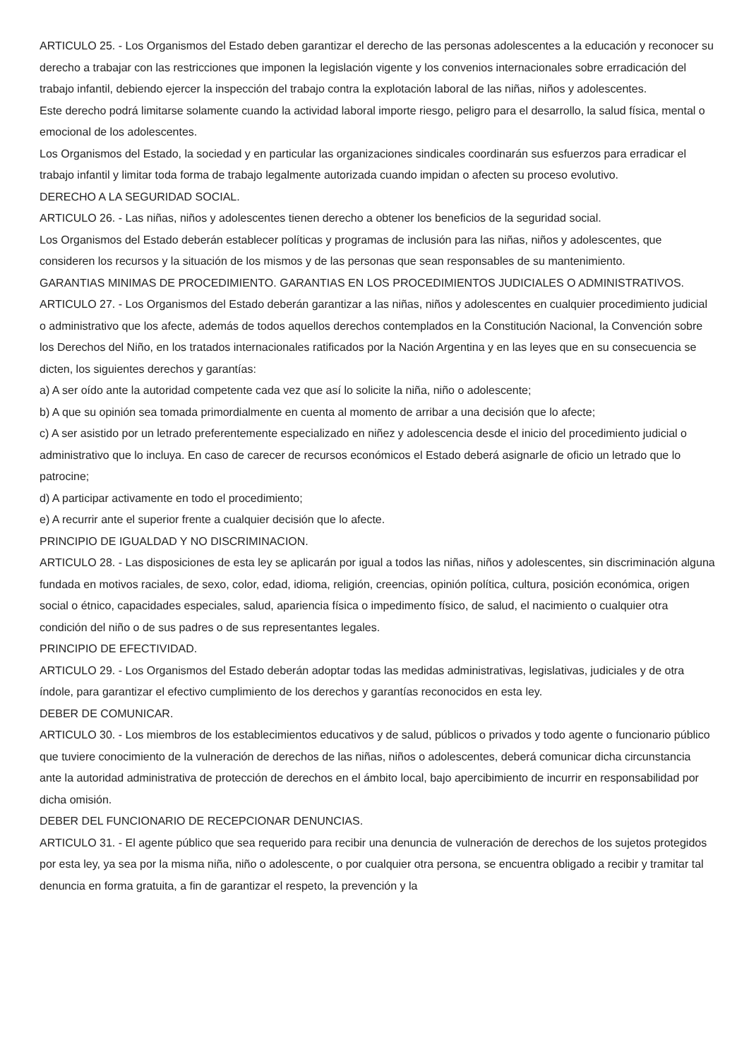ARTICULO 25. - Los Organismos del Estado deben garantizar el derecho de las personas adolescentes a la educación y reconocer su derecho a trabajar con las restricciones que imponen la legislación vigente y los convenios internacionales sobre erradicación del trabajo infantil, debiendo ejercer la inspección del trabajo contra la explotación laboral de las niñas, niños y adolescentes.
Este derecho podrá limitarse solamente cuando la actividad laboral importe riesgo, peligro para el desarrollo, la salud física, mental o emocional de los adolescentes.
Los Organismos del Estado, la sociedad y en particular las organizaciones sindicales coordinarán sus esfuerzos para erradicar el trabajo infantil y limitar toda forma de trabajo legalmente autorizada cuando impidan o afecten su proceso evolutivo.
DERECHO A LA SEGURIDAD SOCIAL.
ARTICULO 26. - Las niñas, niños y adolescentes tienen derecho a obtener los beneficios de la seguridad social.
Los Organismos del Estado deberán establecer políticas y programas de inclusión para las niñas, niños y adolescentes, que consideren los recursos y la situación de los mismos y de las personas que sean responsables de su mantenimiento.
GARANTIAS MINIMAS DE PROCEDIMIENTO. GARANTIAS EN LOS PROCEDIMIENTOS JUDICIALES O ADMINISTRATIVOS.
ARTICULO 27. - Los Organismos del Estado deberán garantizar a las niñas, niños y adolescentes en cualquier procedimiento judicial o administrativo que los afecte, además de todos aquellos derechos contemplados en la Constitución Nacional, la Convención sobre los Derechos del Niño, en los tratados internacionales ratificados por la Nación Argentina y en las leyes que en su consecuencia se dicten, los siguientes derechos y garantías:
a) A ser oído ante la autoridad competente cada vez que así lo solicite la niña, niño o adolescente;
b) A que su opinión sea tomada primordialmente en cuenta al momento de arribar a una decisión que lo afecte;
c) A ser asistido por un letrado preferentemente especializado en niñez y adolescencia desde el inicio del procedimiento judicial o administrativo que lo incluya. En caso de carecer de recursos económicos el Estado deberá asignarle de oficio un letrado que lo patrocine;
d) A participar activamente en todo el procedimiento;
e) A recurrir ante el superior frente a cualquier decisión que lo afecte.
PRINCIPIO DE IGUALDAD Y NO DISCRIMINACION.
ARTICULO 28. - Las disposiciones de esta ley se aplicarán por igual a todos las niñas, niños y adolescentes, sin discriminación alguna fundada en motivos raciales, de sexo, color, edad, idioma, religión, creencias, opinión política, cultura, posición económica, origen social o étnico, capacidades especiales, salud, apariencia física o impedimento físico, de salud, el nacimiento o cualquier otra condición del niño o de sus padres o de sus representantes legales.
PRINCIPIO DE EFECTIVIDAD.
ARTICULO 29. - Los Organismos del Estado deberán adoptar todas las medidas administrativas, legislativas, judiciales y de otra índole, para garantizar el efectivo cumplimiento de los derechos y garantías reconocidos en esta ley.
DEBER DE COMUNICAR.
ARTICULO 30. - Los miembros de los establecimientos educativos y de salud, públicos o privados y todo agente o funcionario público que tuviere conocimiento de la vulneración de derechos de las niñas, niños o adolescentes, deberá comunicar dicha circunstancia ante la autoridad administrativa de protección de derechos en el ámbito local, bajo apercibimiento de incurrir en responsabilidad por dicha omisión.
DEBER DEL FUNCIONARIO DE RECEPCIONAR DENUNCIAS.
ARTICULO 31. - El agente público que sea requerido para recibir una denuncia de vulneración de derechos de los sujetos protegidos por esta ley, ya sea por la misma niña, niño o adolescente, o por cualquier otra persona, se encuentra obligado a recibir y tramitar tal denuncia en forma gratuita, a fin de garantizar el respeto, la prevención y la